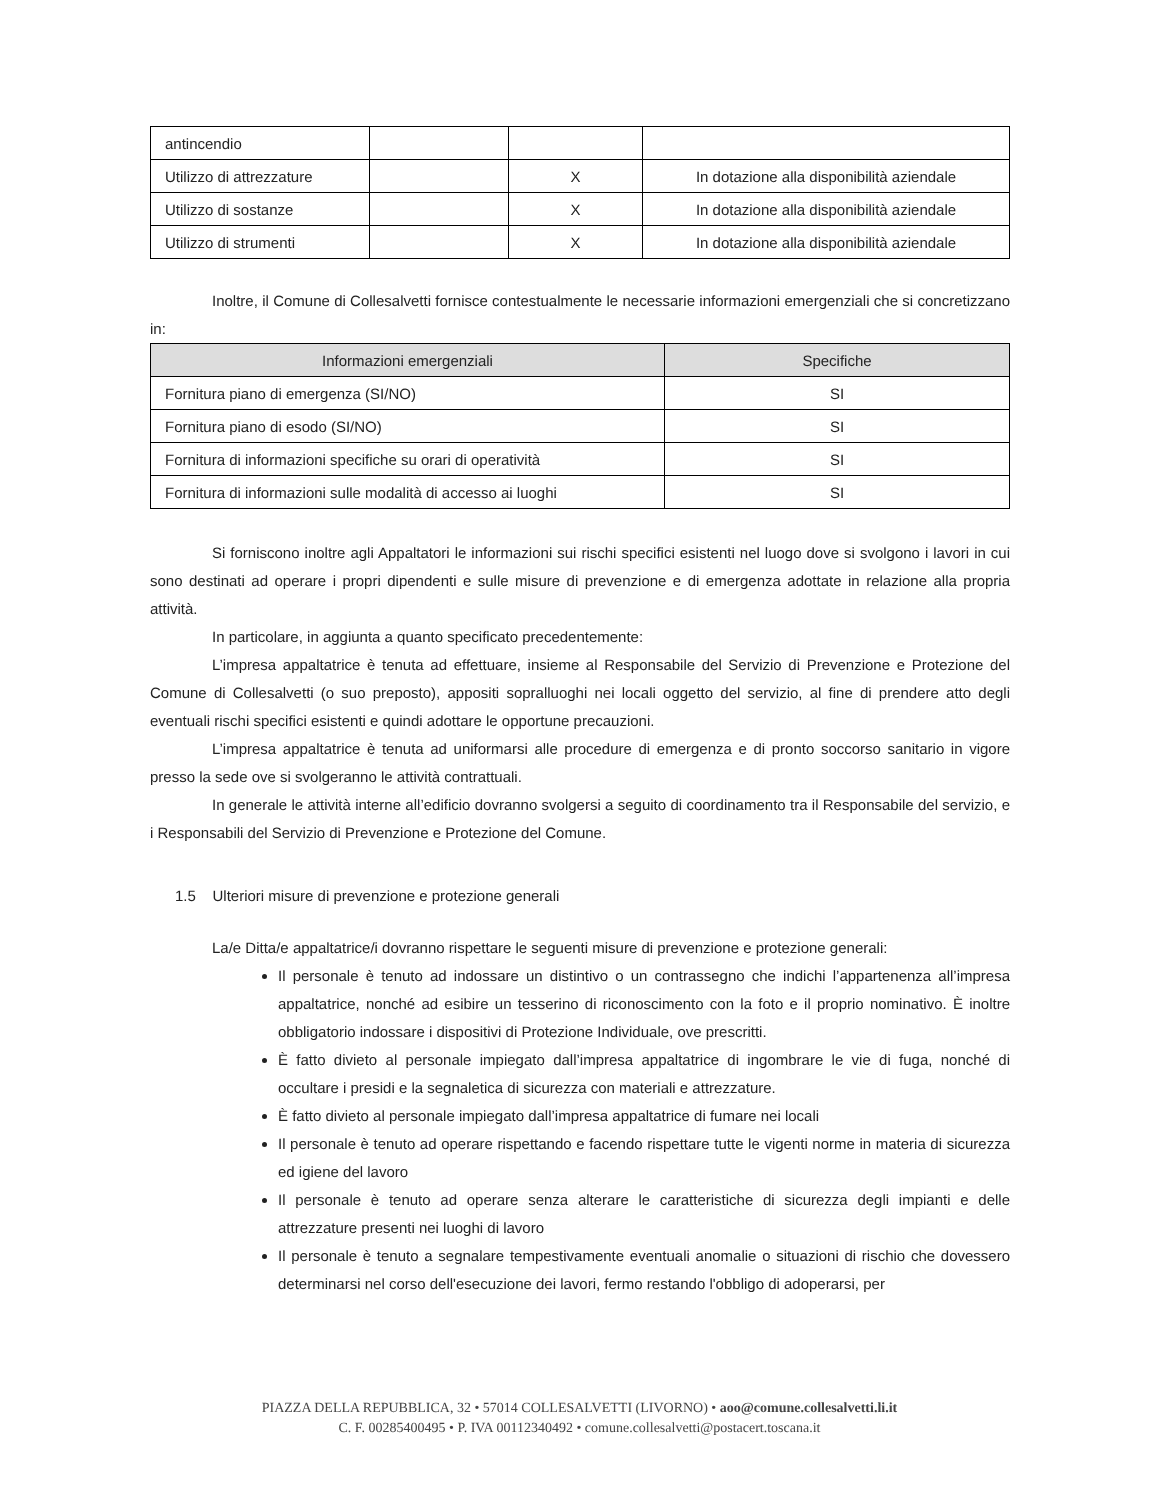| antincendio | | | |
| Utilizzo di attrezzature | | X | In dotazione alla disponibilità aziendale |
| Utilizzo di sostanze | | X | In dotazione alla disponibilità aziendale |
| Utilizzo di strumenti | | X | In dotazione alla disponibilità aziendale |
Inoltre, il Comune di Collesalvetti fornisce contestualmente le necessarie informazioni emergenziali che si concretizzano in:
| Informazioni emergenziali | Specifiche |
| --- | --- |
| Fornitura piano di emergenza (SI/NO) | SI |
| Fornitura piano di esodo (SI/NO) | SI |
| Fornitura di informazioni specifiche su orari di operatività | SI |
| Fornitura di informazioni sulle modalità di accesso ai luoghi | SI |
Si forniscono inoltre agli Appaltatori le informazioni sui rischi specifici esistenti nel luogo dove si svolgono i lavori in cui sono destinati ad operare i propri dipendenti e sulle misure di prevenzione e di emergenza adottate in relazione alla propria attività.
In particolare, in aggiunta a quanto specificato precedentemente:
L’impresa appaltatrice è tenuta ad effettuare, insieme al Responsabile del Servizio di Prevenzione e Protezione del Comune di Collesalvetti (o suo preposto), appositi sopralluoghi nei locali oggetto del servizio, al fine di prendere atto degli eventuali rischi specifici esistenti e quindi adottare le opportune precauzioni.
L’impresa appaltatrice è tenuta ad uniformarsi alle procedure di emergenza e di pronto soccorso sanitario in vigore presso la sede ove si svolgeranno le attività contrattuali.
In generale le attività interne all’edificio dovranno svolgersi a seguito di coordinamento tra il Responsabile del servizio, e i Responsabili del Servizio di Prevenzione e Protezione del Comune.
1.5 Ulteriori misure di prevenzione e protezione generali
La/e Ditta/e appaltatrice/i dovranno rispettare le seguenti misure di prevenzione e protezione generali:
Il personale è tenuto ad indossare un distintivo o un contrassegno che indichi l’appartenenza all’impresa appaltatrice, nonché ad esibire un tesserino di riconoscimento con la foto e il proprio nominativo. È inoltre obbligatorio indossare i dispositivi di Protezione Individuale, ove prescritti.
È fatto divieto al personale impiegato dall’impresa appaltatrice di ingombrare le vie di fuga, nonché di occultare i presidi e la segnaletica di sicurezza con materiali e attrezzature.
È fatto divieto al personale impiegato dall’impresa appaltatrice di fumare nei locali
Il personale è tenuto ad operare rispettando e facendo rispettare tutte le vigenti norme in materia di sicurezza ed igiene del lavoro
Il personale è tenuto ad operare senza alterare le caratteristiche di sicurezza degli impianti e delle attrezzature presenti nei luoghi di lavoro
Il personale è tenuto a segnalare tempestivamente eventuali anomalie o situazioni di rischio che dovessero determinarsi nel corso dell'esecuzione dei lavori, fermo restando l'obbligo di adoperarsi, per
PIAZZA DELLA REPUBBLICA, 32 • 57014 COLLESALVETTI (LIVORNO) • aoo@comune.collesalvetti.li.it
C. F. 00285400495 • P. IVA 00112340492 • comune.collesalvetti@postacert.toscana.it